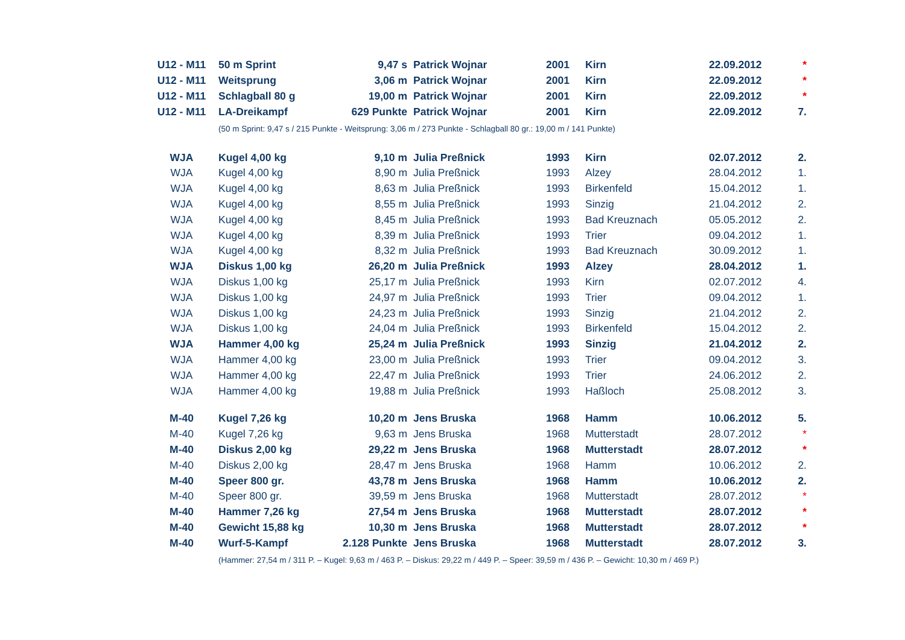| U12 - M11 | 50 m Sprint | 9,47 s | Patrick Wojnar | 2001 | Kirn | 22.09.2012 | * |
| U12 - M11 | Weitsprung | 3,06 m | Patrick Wojnar | 2001 | Kirn | 22.09.2012 | * |
| U12 - M11 | Schlagball 80 g | 19,00 m | Patrick Wojnar | 2001 | Kirn | 22.09.2012 | * |
| U12 - M11 | LA-Dreikampf | 629 Punkte | Patrick Wojnar | 2001 | Kirn | 22.09.2012 | 7. |
| | (50 m Sprint: 9,47 s / 215 Punkte - Weitsprung: 3,06 m / 273 Punkte - Schlagball 80 gr.: 19,00 m / 141 Punkte) | | | | | | |
| WJA | Kugel 4,00 kg | 9,10 m | Julia Preßnick | 1993 | Kirn | 02.07.2012 | 2. |
| WJA | Kugel 4,00 kg | 8,90 m | Julia Preßnick | 1993 | Alzey | 28.04.2012 | 1. |
| WJA | Kugel 4,00 kg | 8,63 m | Julia Preßnick | 1993 | Birkenfeld | 15.04.2012 | 1. |
| WJA | Kugel 4,00 kg | 8,55 m | Julia Preßnick | 1993 | Sinzig | 21.04.2012 | 2. |
| WJA | Kugel 4,00 kg | 8,45 m | Julia Preßnick | 1993 | Bad Kreuznach | 05.05.2012 | 2. |
| WJA | Kugel 4,00 kg | 8,39 m | Julia Preßnick | 1993 | Trier | 09.04.2012 | 1. |
| WJA | Kugel 4,00 kg | 8,32 m | Julia Preßnick | 1993 | Bad Kreuznach | 30.09.2012 | 1. |
| WJA | Diskus 1,00 kg | 26,20 m | Julia Preßnick | 1993 | Alzey | 28.04.2012 | 1. |
| WJA | Diskus 1,00 kg | 25,17 m | Julia Preßnick | 1993 | Kirn | 02.07.2012 | 4. |
| WJA | Diskus 1,00 kg | 24,97 m | Julia Preßnick | 1993 | Trier | 09.04.2012 | 1. |
| WJA | Diskus 1,00 kg | 24,23 m | Julia Preßnick | 1993 | Sinzig | 21.04.2012 | 2. |
| WJA | Diskus 1,00 kg | 24,04 m | Julia Preßnick | 1993 | Birkenfeld | 15.04.2012 | 2. |
| WJA | Hammer 4,00 kg | 25,24 m | Julia Preßnick | 1993 | Sinzig | 21.04.2012 | 2. |
| WJA | Hammer 4,00 kg | 23,00 m | Julia Preßnick | 1993 | Trier | 09.04.2012 | 3. |
| WJA | Hammer 4,00 kg | 22,47 m | Julia Preßnick | 1993 | Trier | 24.06.2012 | 2. |
| WJA | Hammer 4,00 kg | 19,88 m | Julia Preßnick | 1993 | Haßloch | 25.08.2012 | 3. |
| M-40 | Kugel 7,26 kg | 10,20 m | Jens Bruska | 1968 | Hamm | 10.06.2012 | 5. |
| M-40 | Kugel 7,26 kg | 9,63 m | Jens Bruska | 1968 | Mutterstadt | 28.07.2012 | * |
| M-40 | Diskus 2,00 kg | 29,22 m | Jens Bruska | 1968 | Mutterstadt | 28.07.2012 | * |
| M-40 | Diskus 2,00 kg | 28,47 m | Jens Bruska | 1968 | Hamm | 10.06.2012 | 2. |
| M-40 | Speer 800 gr. | 43,78 m | Jens Bruska | 1968 | Hamm | 10.06.2012 | 2. |
| M-40 | Speer 800 gr. | 39,59 m | Jens Bruska | 1968 | Mutterstadt | 28.07.2012 | * |
| M-40 | Hammer 7,26 kg | 27,54 m | Jens Bruska | 1968 | Mutterstadt | 28.07.2012 | * |
| M-40 | Gewicht 15,88 kg | 10,30 m | Jens Bruska | 1968 | Mutterstadt | 28.07.2012 | * |
| M-40 | Wurf-5-Kampf | 2.128 Punkte | Jens Bruska | 1968 | Mutterstadt | 28.07.2012 | 3. |
| | (Hammer: 27,54 m / 311 P. – Kugel: 9,63 m / 463 P. – Diskus: 29,22 m / 449 P. – Speer: 39,59 m / 436 P. – Gewicht: 10,30 m / 469 P.) | | | | | | |